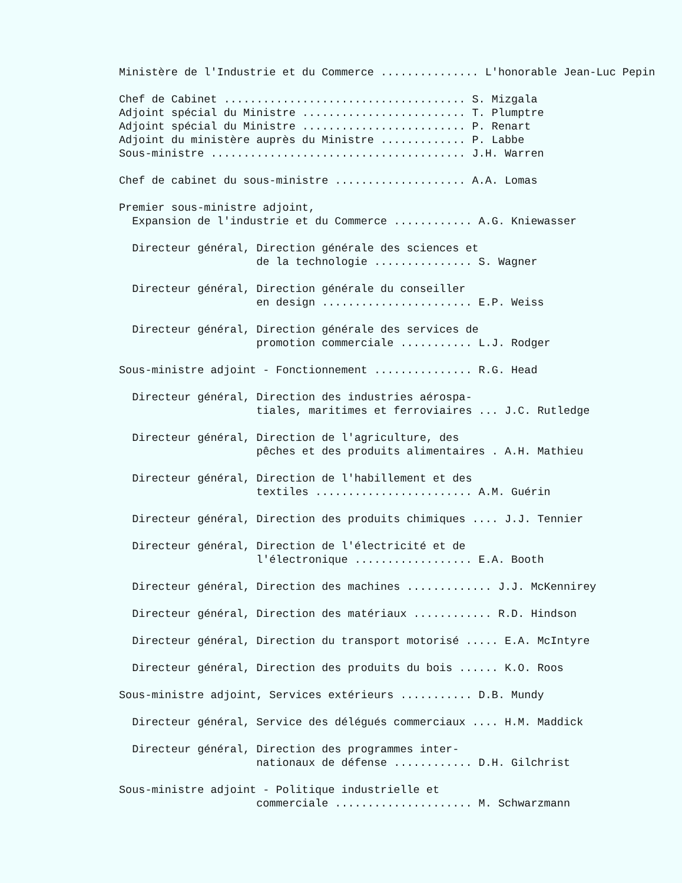Ministère de l'Industrie et du Commerce ............... L'honorable Jean-Luc Pepin
Chef de Cabinet ..................................... S. Mizgala
Adjoint spécial du Ministre ......................... T. Plumptre
Adjoint spécial du Ministre ......................... P. Renart
Adjoint du ministère auprès du Ministre ............. P. Labbe
Sous-ministre ....................................... J.H. Warren
Chef de cabinet du sous-ministre .................... A.A. Lomas
Premier sous-ministre adjoint,
Expansion de l'industrie et du Commerce ............ A.G. Kniewasser
Directeur général, Direction générale des sciences et
de la technologie ............... S. Wagner
Directeur général, Direction générale du conseiller
en design ....................... E.P. Weiss
Directeur général, Direction générale des services de
promotion commerciale ........... L.J. Rodger
Sous-ministre adjoint - Fonctionnement ............... R.G. Head
Directeur général, Direction des industries aérospa-
tiales, maritimes et ferroviaires ... J.C. Rutledge
Directeur général, Direction de l'agriculture, des
pêches et des produits alimentaires . A.H. Mathieu
Directeur général, Direction de l'habillement et des
textiles ........................ A.M. Guérin
Directeur général, Direction des produits chimiques .... J.J. Tennier
Directeur général, Direction de l'électricité et de
l'électronique .................. E.A. Booth
Directeur général, Direction des machines ............. J.J. McKennirey
Directeur général, Direction des matériaux ............ R.D. Hindson
Directeur général, Direction du transport motorisé ..... E.A. McIntyre
Directeur général, Direction des produits du bois ...... K.O. Roos
Sous-ministre adjoint, Services extérieurs ........... D.B. Mundy
Directeur général, Service des délégués commerciaux .... H.M. Maddick
Directeur général, Direction des programmes inter-
nationaux de défense ............ D.H. Gilchrist
Sous-ministre adjoint - Politique industrielle et
commerciale ..................... M. Schwarzmann